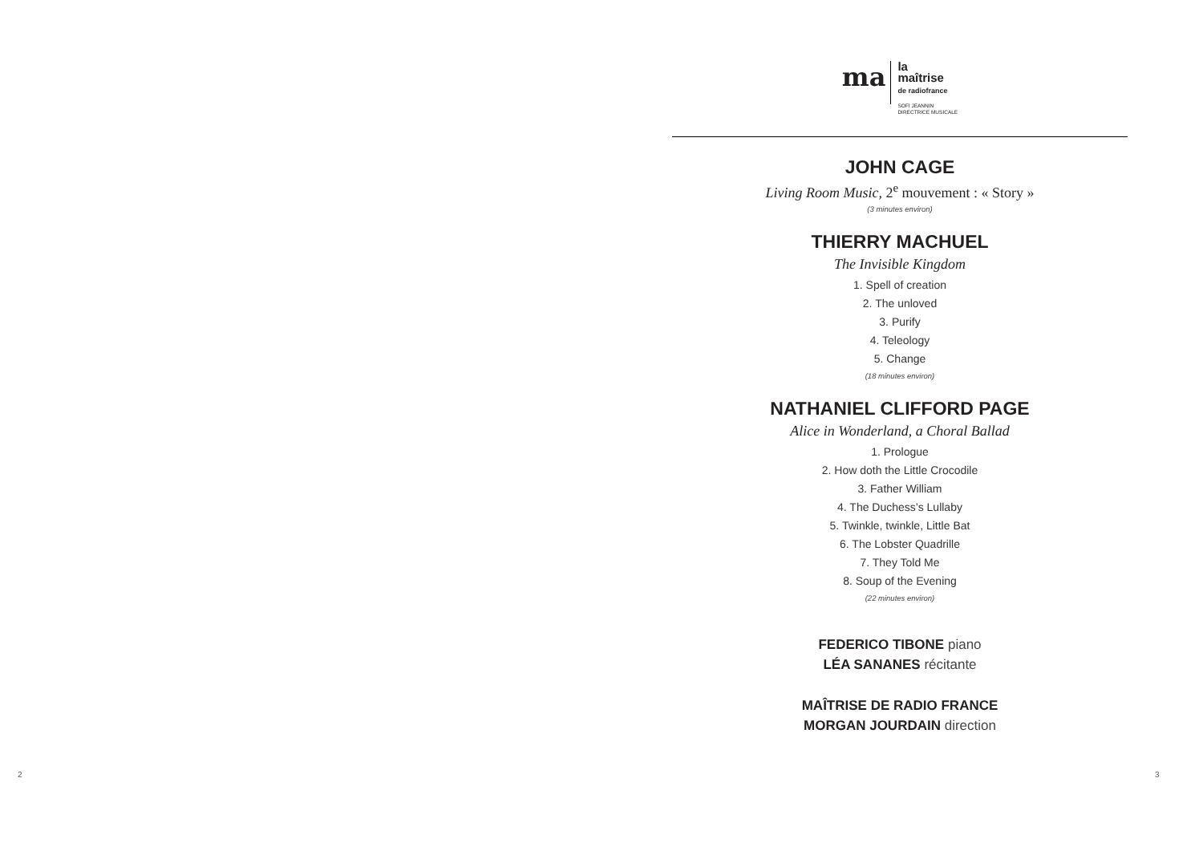2
ma
la
maîtrise
de radiofrance
SOFI JEANNIN
DIRECTRICE MUSICALE
JOHN CAGE
Living Room Music, 2<sup>e</sup> mouvement : « Story »
(3 minutes environ)
THIERRY MACHUEL
The Invisible Kingdom
1. Spell of creation
2. The unloved
3. Purify
4. Teleology
5. Change
(18 minutes environ)
NATHANIEL CLIFFORD PAGE
Alice in Wonderland, a Choral Ballad
1. Prologue
2. How doth the Little Crocodile
3. Father William
4. The Duchess’s Lullaby
5. Twinkle, twinkle, Little Bat
6. The Lobster Quadrille
7. They Told Me
8. Soup of the Evening
(22 minutes environ)
FEDERICO TIBONE piano
LÉA SANANES récitante
MAÎTRISE DE RADIO FRANCE
MORGAN JOURDAIN direction
3